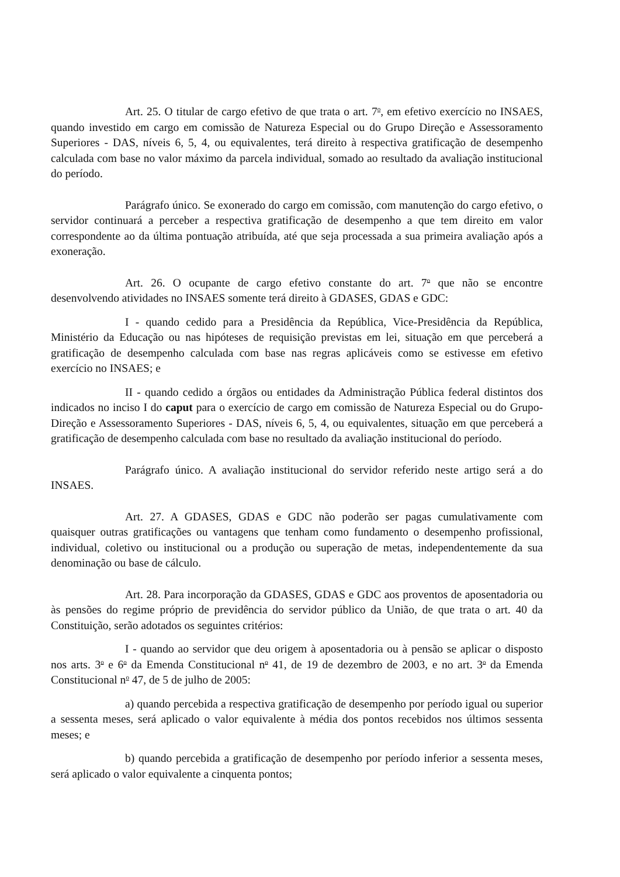Art. 25. O titular de cargo efetivo de que trata o art. 7<sup>o</sup>, em efetivo exercício no INSAES, quando investido em cargo em comissão de Natureza Especial ou do Grupo Direção e Assessoramento Superiores - DAS, níveis 6, 5, 4, ou equivalentes, terá direito à respectiva gratificação de desempenho calculada com base no valor máximo da parcela individual, somado ao resultado da avaliação institucional do período.
Parágrafo único. Se exonerado do cargo em comissão, com manutenção do cargo efetivo, o servidor continuará a perceber a respectiva gratificação de desempenho a que tem direito em valor correspondente ao da última pontuação atribuída, até que seja processada a sua primeira avaliação após a exoneração.
Art. 26. O ocupante de cargo efetivo constante do art. 7<sup>o</sup> que não se encontre desenvolvendo atividades no INSAES somente terá direito à GDASES, GDAS e GDC:
I - quando cedido para a Presidência da República, Vice-Presidência da República, Ministério da Educação ou nas hipóteses de requisição previstas em lei, situação em que perceberá a gratificação de desempenho calculada com base nas regras aplicáveis como se estivesse em efetivo exercício no INSAES; e
II - quando cedido a órgãos ou entidades da Administração Pública federal distintos dos indicados no inciso I do caput para o exercício de cargo em comissão de Natureza Especial ou do Grupo-Direção e Assessoramento Superiores - DAS, níveis 6, 5, 4, ou equivalentes, situação em que perceberá a gratificação de desempenho calculada com base no resultado da avaliação institucional do período.
Parágrafo único. A avaliação institucional do servidor referido neste artigo será a do INSAES.
Art. 27. A GDASES, GDAS e GDC não poderão ser pagas cumulativamente com quaisquer outras gratificações ou vantagens que tenham como fundamento o desempenho profissional, individual, coletivo ou institucional ou a produção ou superação de metas, independentemente da sua denominação ou base de cálculo.
Art. 28. Para incorporação da GDASES, GDAS e GDC aos proventos de aposentadoria ou às pensões do regime próprio de previdência do servidor público da União, de que trata o art. 40 da Constituição, serão adotados os seguintes critérios:
I - quando ao servidor que deu origem à aposentadoria ou à pensão se aplicar o disposto nos arts. 3<sup>o</sup> e 6<sup>o</sup> da Emenda Constitucional n<sup>o</sup> 41, de 19 de dezembro de 2003, e no art. 3<sup>o</sup> da Emenda Constitucional n<sup>o</sup> 47, de 5 de julho de 2005:
a) quando percebida a respectiva gratificação de desempenho por período igual ou superior a sessenta meses, será aplicado o valor equivalente à média dos pontos recebidos nos últimos sessenta meses; e
b) quando percebida a gratificação de desempenho por período inferior a sessenta meses, será aplicado o valor equivalente a cinquenta pontos;